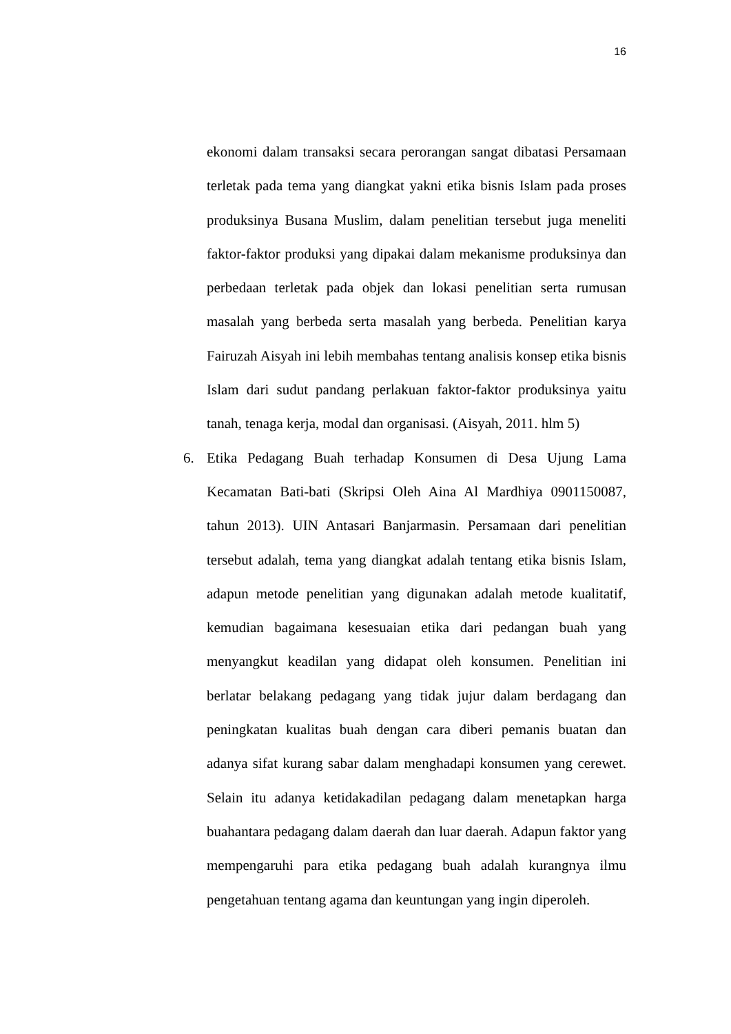16
ekonomi dalam transaksi secara perorangan sangat dibatasi Persamaan terletak pada tema yang diangkat yakni etika bisnis Islam pada proses produksinya Busana Muslim, dalam penelitian tersebut juga meneliti faktor-faktor produksi yang dipakai dalam mekanisme produksinya dan perbedaan terletak pada objek dan lokasi penelitian serta rumusan masalah yang berbeda serta masalah yang berbeda. Penelitian karya Fairuzah Aisyah ini lebih membahas tentang analisis konsep etika bisnis Islam dari sudut pandang perlakuan faktor-faktor produksinya yaitu tanah, tenaga kerja, modal dan organisasi. (Aisyah, 2011. hlm 5)
6. Etika Pedagang Buah terhadap Konsumen di Desa Ujung Lama Kecamatan Bati-bati (Skripsi Oleh Aina Al Mardhiya 0901150087, tahun 2013). UIN Antasari Banjarmasin. Persamaan dari penelitian tersebut adalah, tema yang diangkat adalah tentang etika bisnis Islam, adapun metode penelitian yang digunakan adalah metode kualitatif, kemudian bagaimana kesesuaian etika dari pedangan buah yang menyangkut keadilan yang didapat oleh konsumen. Penelitian ini berlatar belakang pedagang yang tidak jujur dalam berdagang dan peningkatan kualitas buah dengan cara diberi pemanis buatan dan adanya sifat kurang sabar dalam menghadapi konsumen yang cerewet. Selain itu adanya ketidakadilan pedagang dalam menetapkan harga buahantara pedagang dalam daerah dan luar daerah. Adapun faktor yang mempengaruhi para etika pedagang buah adalah kurangnya ilmu pengetahuan tentang agama dan keuntungan yang ingin diperoleh.